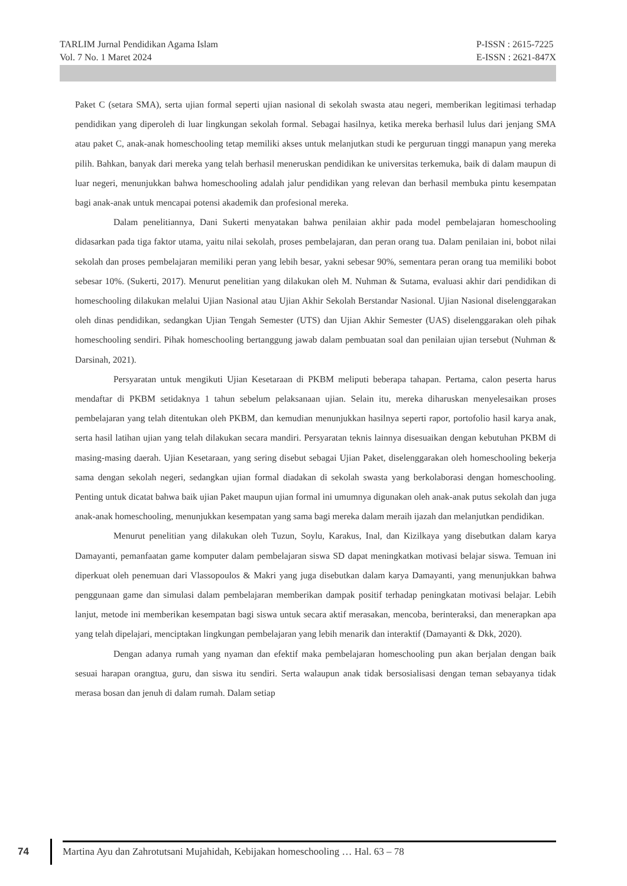TARLIM Jurnal Pendidikan Agama Islam
Vol. 7 No. 1 Maret 2024
P-ISSN : 2615-7225
E-ISSN : 2621-847X
Paket C (setara SMA), serta ujian formal seperti ujian nasional di sekolah swasta atau negeri, memberikan legitimasi terhadap pendidikan yang diperoleh di luar lingkungan sekolah formal. Sebagai hasilnya, ketika mereka berhasil lulus dari jenjang SMA atau paket C, anak-anak homeschooling tetap memiliki akses untuk melanjutkan studi ke perguruan tinggi manapun yang mereka pilih. Bahkan, banyak dari mereka yang telah berhasil meneruskan pendidikan ke universitas terkemuka, baik di dalam maupun di luar negeri, menunjukkan bahwa homeschooling adalah jalur pendidikan yang relevan dan berhasil membuka pintu kesempatan bagi anak-anak untuk mencapai potensi akademik dan profesional mereka.
Dalam penelitiannya, Dani Sukerti menyatakan bahwa penilaian akhir pada model pembelajaran homeschooling didasarkan pada tiga faktor utama, yaitu nilai sekolah, proses pembelajaran, dan peran orang tua. Dalam penilaian ini, bobot nilai sekolah dan proses pembelajaran memiliki peran yang lebih besar, yakni sebesar 90%, sementara peran orang tua memiliki bobot sebesar 10%. (Sukerti, 2017). Menurut penelitian yang dilakukan oleh M. Nuhman & Sutama, evaluasi akhir dari pendidikan di homeschooling dilakukan melalui Ujian Nasional atau Ujian Akhir Sekolah Berstandar Nasional. Ujian Nasional diselenggarakan oleh dinas pendidikan, sedangkan Ujian Tengah Semester (UTS) dan Ujian Akhir Semester (UAS) diselenggarakan oleh pihak homeschooling sendiri. Pihak homeschooling bertanggung jawab dalam pembuatan soal dan penilaian ujian tersebut (Nuhman & Darsinah, 2021).
Persyaratan untuk mengikuti Ujian Kesetaraan di PKBM meliputi beberapa tahapan. Pertama, calon peserta harus mendaftar di PKBM setidaknya 1 tahun sebelum pelaksanaan ujian. Selain itu, mereka diharuskan menyelesaikan proses pembelajaran yang telah ditentukan oleh PKBM, dan kemudian menunjukkan hasilnya seperti rapor, portofolio hasil karya anak, serta hasil latihan ujian yang telah dilakukan secara mandiri. Persyaratan teknis lainnya disesuaikan dengan kebutuhan PKBM di masing-masing daerah. Ujian Kesetaraan, yang sering disebut sebagai Ujian Paket, diselenggarakan oleh homeschooling bekerja sama dengan sekolah negeri, sedangkan ujian formal diadakan di sekolah swasta yang berkolaborasi dengan homeschooling. Penting untuk dicatat bahwa baik ujian Paket maupun ujian formal ini umumnya digunakan oleh anak-anak putus sekolah dan juga anak-anak homeschooling, menunjukkan kesempatan yang sama bagi mereka dalam meraih ijazah dan melanjutkan pendidikan.
Menurut penelitian yang dilakukan oleh Tuzun, Soylu, Karakus, Inal, dan Kizilkaya yang disebutkan dalam karya Damayanti, pemanfaatan game komputer dalam pembelajaran siswa SD dapat meningkatkan motivasi belajar siswa. Temuan ini diperkuat oleh penemuan dari Vlassopoulos & Makri yang juga disebutkan dalam karya Damayanti, yang menunjukkan bahwa penggunaan game dan simulasi dalam pembelajaran memberikan dampak positif terhadap peningkatan motivasi belajar. Lebih lanjut, metode ini memberikan kesempatan bagi siswa untuk secara aktif merasakan, mencoba, berinteraksi, dan menerapkan apa yang telah dipelajari, menciptakan lingkungan pembelajaran yang lebih menarik dan interaktif (Damayanti & Dkk, 2020).
Dengan adanya rumah yang nyaman dan efektif maka pembelajaran homeschooling pun akan berjalan dengan baik sesuai harapan orangtua, guru, dan siswa itu sendiri. Serta walaupun anak tidak bersosialisasi dengan teman sebayanya tidak merasa bosan dan jenuh di dalam rumah. Dalam setiap
74
Martina Ayu dan Zahrotutsani Mujahidah, Kebijakan homeschooling … Hal. 63 – 78